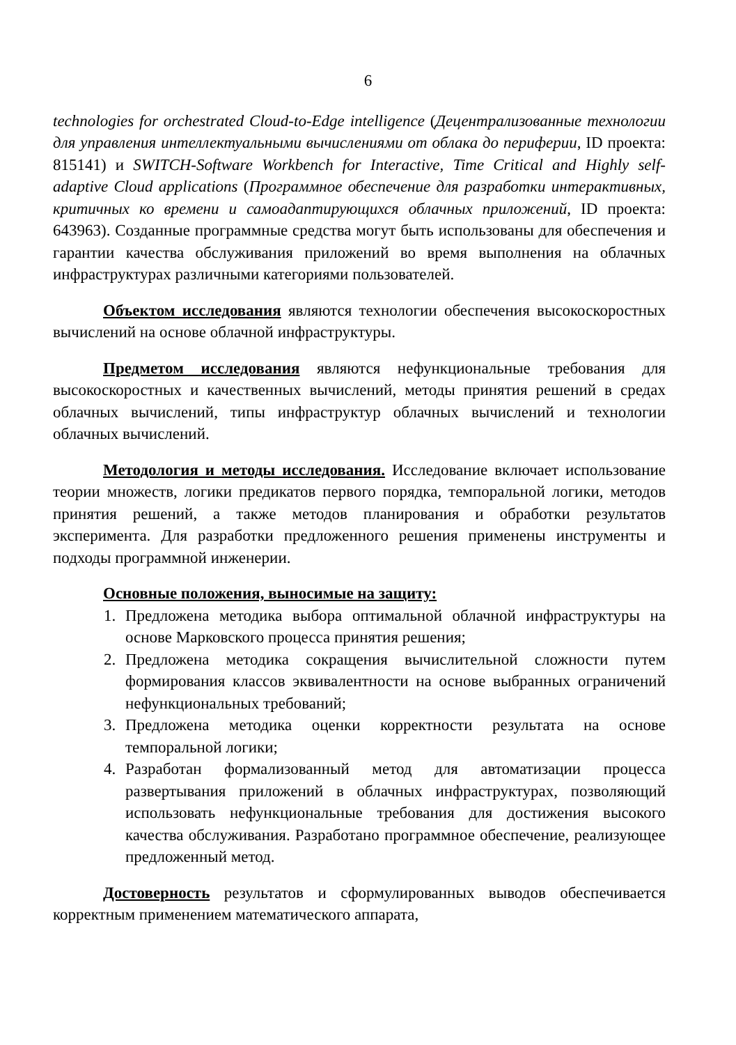6
technologies for orchestrated Cloud-to-Edge intelligence (Децентрализованные технологии для управления интеллектуальными вычислениями от облака до периферии, ID проекта: 815141) и SWITCH-Software Workbench for Interactive, Time Critical and Highly self-adaptive Cloud applications (Программное обеспечение для разработки интерактивных, критичных ко времени и самоадаптирующихся облачных приложений, ID проекта: 643963). Созданные программные средства могут быть использованы для обеспечения и гарантии качества обслуживания приложений во время выполнения на облачных инфраструктурах различными категориями пользователей.
Объектом исследования являются технологии обеспечения высокоскоростных вычислений на основе облачной инфраструктуры.
Предметом исследования являются нефункциональные требования для высокоскоростных и качественных вычислений, методы принятия решений в средах облачных вычислений, типы инфраструктур облачных вычислений и технологии облачных вычислений.
Методология и методы исследования. Исследование включает использование теории множеств, логики предикатов первого порядка, темпоральной логики, методов принятия решений, а также методов планирования и обработки результатов эксперимента. Для разработки предложенного решения применены инструменты и подходы программной инженерии.
Основные положения, выносимые на защиту:
1. Предложена методика выбора оптимальной облачной инфраструктуры на основе Марковского процесса принятия решения;
2. Предложена методика сокращения вычислительной сложности путем формирования классов эквивалентности на основе выбранных ограничений нефункциональных требований;
3. Предложена методика оценки корректности результата на основе темпоральной логики;
4. Разработан формализованный метод для автоматизации процесса развертывания приложений в облачных инфраструктурах, позволяющий использовать нефункциональные требования для достижения высокого качества обслуживания. Разработано программное обеспечение, реализующее предложенный метод.
Достоверность результатов и сформулированных выводов обеспечивается корректным применением математического аппарата,